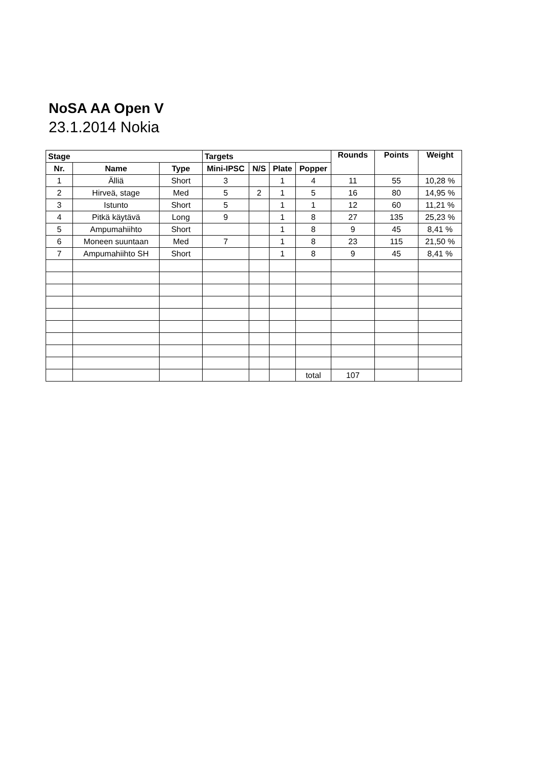NoSA AA Open V
23.1.2014 Nokia
| Stage | | | Targets | | | | Rounds | Points | Weight |
| --- | --- | --- | --- | --- | --- | --- | --- | --- | --- |
| Nr. | Name | Type | Mini-IPSC | N/S | Plate | Popper | | | |
| 1 | Älliä | Short | 3 | | 1 | 4 | 11 | 55 | 10,28 % |
| 2 | Hirveä, stage | Med | 5 | 2 | 1 | 5 | 16 | 80 | 14,95 % |
| 3 | Istunto | Short | 5 | | 1 | 1 | 12 | 60 | 11,21 % |
| 4 | Pitkä käytävä | Long | 9 | | 1 | 8 | 27 | 135 | 25,23 % |
| 5 | Ampumahiihto | Short | | | 1 | 8 | 9 | 45 | 8,41 % |
| 6 | Moneen suuntaan | Med | 7 | | 1 | 8 | 23 | 115 | 21,50 % |
| 7 | Ampumahiihto SH | Short | | | 1 | 8 | 9 | 45 | 8,41 % |
| | | | | | | total | 107 | | |